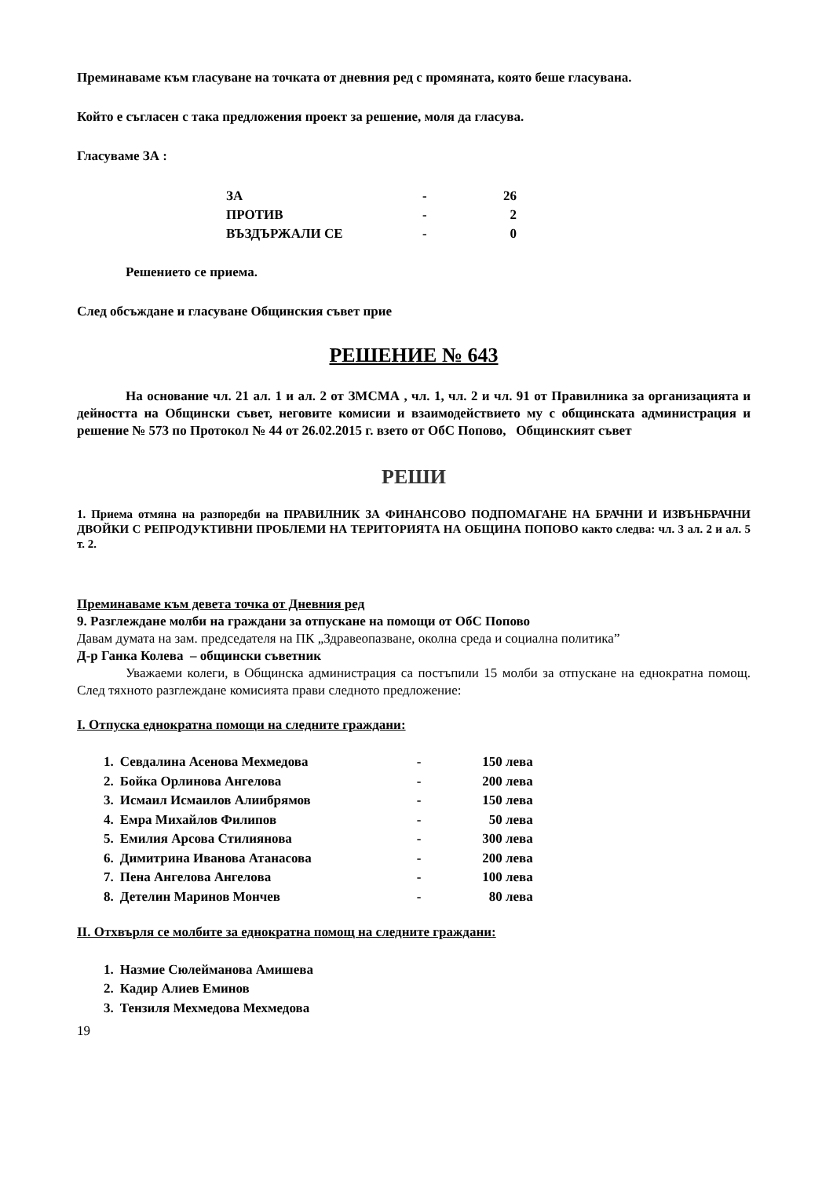Преминаваме към гласуване на точката от дневния ред с промяната, която беше гласувана.
Който е съгласен с така предложения проект за решение, моля да гласува.
Гласуваме ЗА :
| ЗА | - | 26 |
| ПРОТИВ | - | 2 |
| ВЪЗДЪРЖАЛИ СЕ | - | 0 |
Решението се приема.
След обсъждане и гласуване Общинския съвет прие
РЕШЕНИЕ № 643
На основание чл. 21 ал. 1 и ал. 2 от ЗМСМА , чл. 1, чл. 2 и чл. 91 от Правилника за организацията и дейността на Общински съвет, неговите комисии и взаимодействието му с общинската администрация и решение № 573 по Протокол № 44 от 26.02.2015 г. взето от ОбС Попово, Общинският съвет
РЕШИ
1. Приема отмяна на разпоредби на ПРАВИЛНИК ЗА ФИНАНСОВО ПОДПОМАГАНЕ НА БРАЧНИ И ИЗВЪНБРАЧНИ ДВОЙКИ С РЕПРОДУКТИВНИ ПРОБЛЕМИ НА ТЕРИТОРИЯТА НА ОБЩИНА ПОПОВО както следва: чл. 3 ал. 2 и ал. 5 т. 2.
Преминаваме към девета точка от Дневния ред
9. Разглеждане молби на граждани за отпускане на помощи от ОбС Попово
Давам думата на зам. председателя на ПК „Здравеопазване, околна среда и социална политика”
Д-р Ганка Колева – общински съветник
Уважаеми колеги, в Общинска администрация са постъпили 15 молби за отпускане на еднократна помощ. След тяхното разглеждане комисията прави следното предложение:
I. Отпуска еднократна помощи на следните граждани:
| 1. | Севдалина Асенова Мехмедова | - | 150 лева |
| 2. | Бойка Орлинова Ангелова | - | 200 лева |
| 3. | Исмаил Исмаилов Алиибрямов | - | 150 лева |
| 4. | Емра Михайлов Филипов | - | 50 лева |
| 5. | Емилия Арсова Стилиянова | - | 300 лева |
| 6. | Димитрина Иванова Атанасова | - | 200 лева |
| 7. | Пена Ангелова Ангелова | - | 100 лева |
| 8. | Детелин Маринов Мончев | - | 80 лева |
II. Отхвърля се молбите за еднократна помощ на следните граждани:
| 1. | Назмие Сюлейманова Амишева |
| 2. | Кадир Алиев Еминов |
| 3. | Тензиля Мехмедова Мехмедова |
19